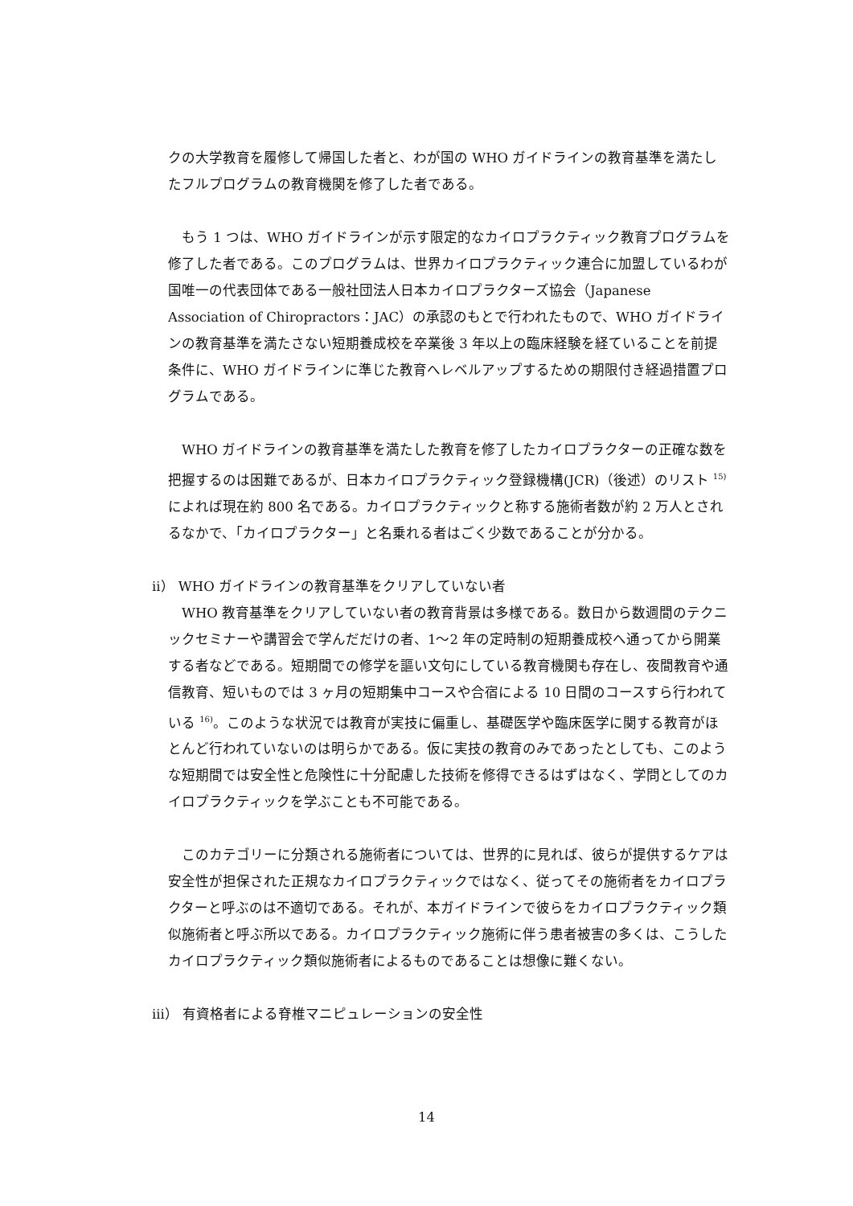クの大学教育を履修して帰国した者と、わが国の WHO ガイドラインの教育基準を満たしたフルプログラムの教育機関を修了した者である。
　もう 1 つは、WHO ガイドラインが示す限定的なカイロプラクティック教育プログラムを修了した者である。このプログラムは、世界カイロプラクティック連合に加盟しているわが国唯一の代表団体である一般社団法人日本カイロプラクターズ協会（Japanese Association of Chiropractors：JAC）の承認のもとで行われたもので、WHO ガイドラインの教育基準を満たさない短期養成校を卒業後 3 年以上の臨床経験を経ていることを前提条件に、WHO ガイドラインに準じた教育へレベルアップするための期限付き経過措置プログラムである。
　WHO ガイドラインの教育基準を満たした教育を修了したカイロプラクターの正確な数を把握するのは困難であるが、日本カイロプラクティック登録機構(JCR)（後述）のリスト <sup>15)</sup>によれば現在約 800 名である。カイロプラクティックと称する施術者数が約 2 万人とされるなかで、「カイロプラクター」と名乗れる者はごく少数であることが分かる。
ii） WHO ガイドラインの教育基準をクリアしていない者
　WHO 教育基準をクリアしていない者の教育背景は多様である。数日から数週間のテクニックセミナーや講習会で学んだだけの者、1〜2 年の定時制の短期養成校へ通ってから開業する者などである。短期間での修学を謳い文句にしている教育機関も存在し、夜間教育や通信教育、短いものでは 3 ヶ月の短期集中コースや合宿による 10 日間のコースすら行われている <sup>16)</sup>。このような状況では教育が実技に偏重し、基礎医学や臨床医学に関する教育がほとんど行われていないのは明らかである。仮に実技の教育のみであったとしても、このような短期間では安全性と危険性に十分配慮した技術を修得できるはずはなく、学問としてのカイロプラクティックを学ぶことも不可能である。
　このカテゴリーに分類される施術者については、世界的に見れば、彼らが提供するケアは安全性が担保された正規なカイロプラクティックではなく、従ってその施術者をカイロプラクターと呼ぶのは不適切である。それが、本ガイドラインで彼らをカイロプラクティック類似施術者と呼ぶ所以である。カイロプラクティック施術に伴う患者被害の多くは、こうしたカイロプラクティック類似施術者によるものであることは想像に難くない。
iii） 有資格者による脊椎マニピュレーションの安全性
14